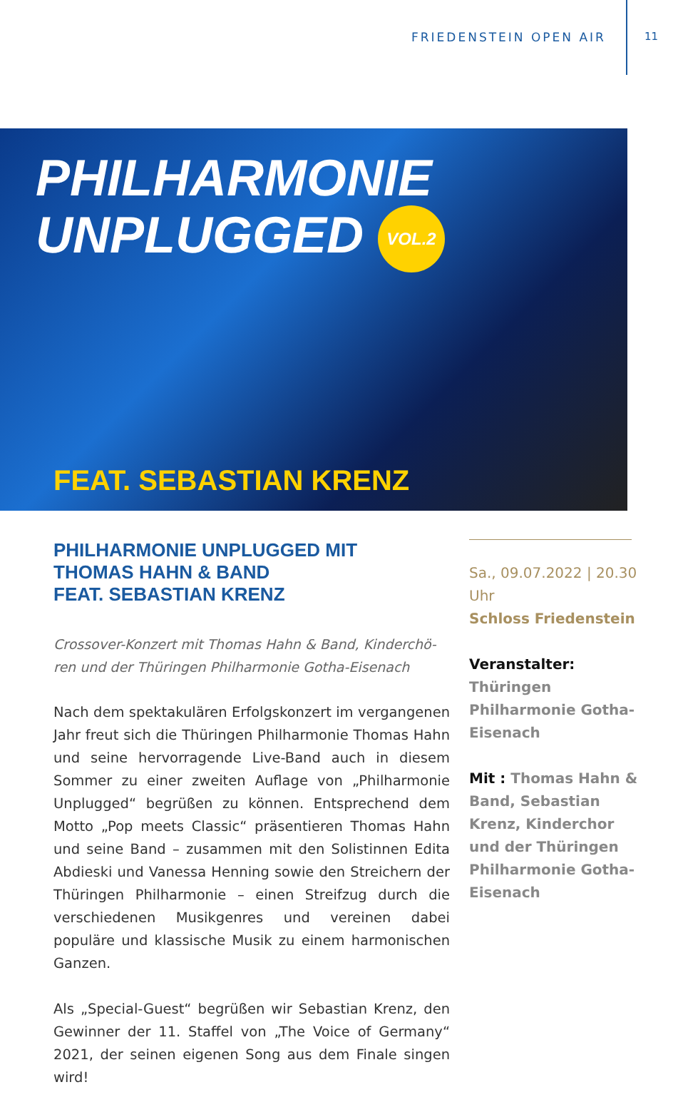FRIEDENSTEIN OPEN AIR 11
PHILHARMONIE
UNPLUGGED VOL.2
FEAT. SEBASTIAN KRENZ
PHILHARMONIE UNPLUGGED MIT
THOMAS HAHN & BAND
FEAT. SEBASTIAN KRENZ
Crossover-Konzert mit Thomas Hahn & Band, Kinderchö­ren und der Thüringen Philharmonie Gotha-Eisenach
Nach dem spektakulären Erfolgskonzert im vergangenen Jahr freut sich die Thüringen Philharmonie Thomas Hahn und seine hervorragende Live-Band auch in diesem Sommer zu einer zweiten Auflage von „Philharmonie Unplugged“ begrüßen zu können. Entsprechend dem Motto „Pop meets Classic“ präsentieren Thomas Hahn und seine Band – zusammen mit den Solistinnen Edita Abdieski und Vanessa Henning sowie den Streichern der Thüringen Philharmonie – einen Streifzug durch die verschiedenen Musikgenres und vereinen dabei populäre und klassische Musik zu einem harmonischen Ganzen.
Als „Special-Guest“ begrüßen wir Sebastian Krenz, den Gewinner der 11. Staffel von „The Voice of Germany“ 2021, der seinen eigenen Song aus dem Finale singen wird!
Sa., 09.07.2022 | 20.30 Uhr
Schloss Friedenstein
Veranstalter:
Thüringen Philharmonie Gotha-Eisenach
Mit : Thomas Hahn & Band, Sebastian Krenz, Kinderchor und der Thüringen Philharmonie Gotha-Eisenach